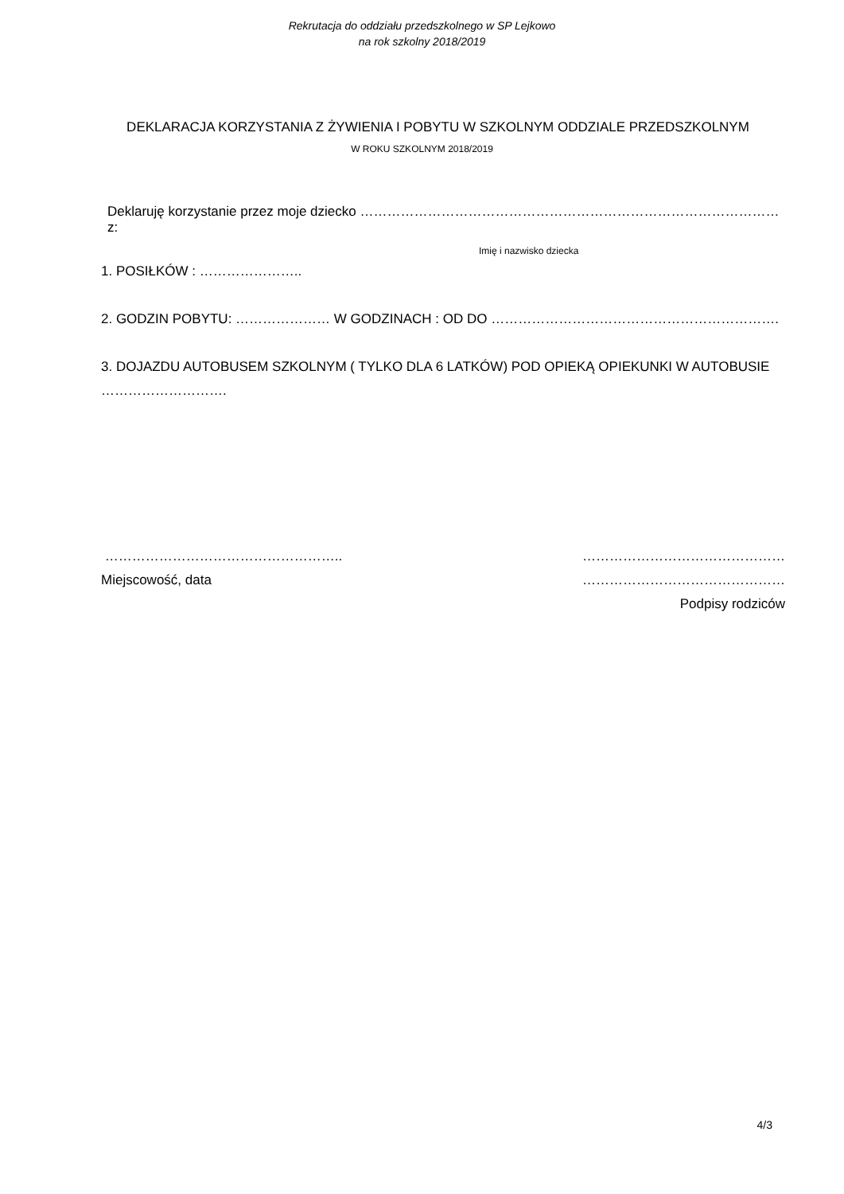Rekrutacja do oddziału przedszkolnego w SP Lejkowo
na rok szkolny 2018/2019
DEKLARACJA KORZYSTANIA Z ŻYWIENIA I POBYTU W SZKOLNYM ODDZIALE PRZEDSZKOLNYM
W ROKU SZKOLNYM 2018/2019
Deklaruję korzystanie przez moje dziecko ………………………………………………………………………………… z:
Imię i nazwisko dziecka
1. POSIŁKÓW : …………………..
2. GODZIN POBYTU: ………………… W GODZINACH : OD DO ……………………………………………………….
3. DOJAZDU AUTOBUSEM SZKOLNYM ( TYLKO DLA 6 LATKÓW) POD OPIEKĄ OPIEKUNKI W AUTOBUSIE ……………………….
……………………………………………..
Miejscowość, data
………………………………………
………………………………………
Podpisy rodziców
4/3